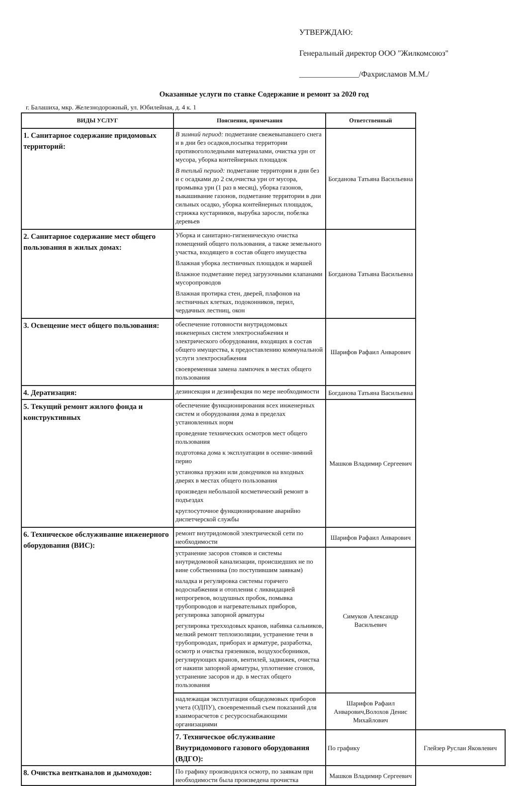УТВЕРЖДАЮ:
Генеральный директор ООО "Жилкомсоюз"
_______________/Фахрисламов М.М./
Оказанные услуги по ставке Содержание и ремонт за 2020 год
г. Балашиха, мкр. Железнодорожный, ул. Юбилейная, д. 4 к. 1
| ВИДЫ УСЛУГ | Пояснения, примечания | Ответственный | |
| --- | --- | --- | --- |
| 1. Санитарное содержание придомовых территорий: | В зимний период: подметание свежевыпавшего снега и в дни без осадков,посыпка территории противогололедными материалами, очистка урн от мусора, уборка контейнерных площадок В теплый период: подметание территории в дни без и с осадками до 2 см,очистка урн от мусора, промывка урн (1 раз в месяц), уборка газонов, выкашивание газонов, подметание территории в дни сильных осадко, уборка контейнерных площадок, стрижка кустарников, вырубка заросли, побелка деревьев | Богданова Татьяна Васильевна | |
| 2. Санитарное содержание мест общего пользования в жилых домах: | Уборка и санитарно-гигиеническую очистка помещений общего пользования, а также земельного участка, входящего в состав общего имущества Влажная уборка лестничных площадок и маршей Влажное подметание перед загрузочными клапанами мусоропроводов Влажная протирка стен, дверей, плафонов на лестничных клетках, подоконников, перил, чердачных лестниц, окон | Богданова Татьяна Васильевна | |
| 3. Освещение мест общего пользования: | обеспечение готовности внутридомовых инженерных систем электроснабжения и электрического оборудования, входящих в состав общего имущества, к предоставлению коммунальной услуги электроснабжения своевременная замена лампочек в местах общего пользования | Шарифов Рафаил Анварович | |
| 4. Дератизация: | дезинсекция и дезинфекция по мере необходимости | Богданова Татьяна Васильевна | |
| 5. Текущий ремонт жилого фонда и конструктивных | обеспечение функционирования всех инженерных систем и оборудования дома в пределах установленных норм проведение технических осмотров мест общего пользования подготовка дома к эксплуатации в осенне-зимний перио установка пружин или доводчиков на входных дверях в местах общего пользования произведен небольшой косметический ремонт в подъездах круглосуточное функционирование аварийно диспетчерской службы | Машков Владимир Сергеевич | |
| 6. Техническое обслуживание инженерного оборудования (ВИС): | ремонт внутридомовой электрической сети по необходимости | Шарифов Рафаил Анварович | |
| | устранение засоров стояков и системы внутридомовой канализации, происшедших не по вине собственника (по поступившим заявкам) наладка и регулировка системы горячего водоснабжения и отопления с ликвидацией непрогревов, воздушных пробок, помывка трубопроводов и нагревательных приборов, регулировка запорной арматуры регулировка трехходовых кранов, набивка сальников, мелкий ремонт теплоизоляции, устранение течи в трубопроводах, приборах и арматуре, разработка, осмотр и очистка грязевиков, воздухосборников, регулирующих кранов, вентилей, задвижек, очистка от накипи запорной арматуры, уплотнение сгонов, устранение засоров и др. в местах общего пользования | Симуков Александр Васильевич | |
| | надлежащая эксплуатация общедомовых приборов учета (ОДПУ), своевременный съем показаний для взаиморасчетов с ресурсоснабжающими организациями | Шарифов Рафаил Анварович,Волохов Денис Михайлович | |
| | 7. Техническое обслуживание Внутридомового газового оборудования (ВДГО): | По графику | Глейзер Руслан Яковлевич |
| 8. Очистка вентканалов и дымоходов: | По графику производился осмотр, по заявкам при необходимости была произведена прочистка | Машков Владимир Сергеевич | |